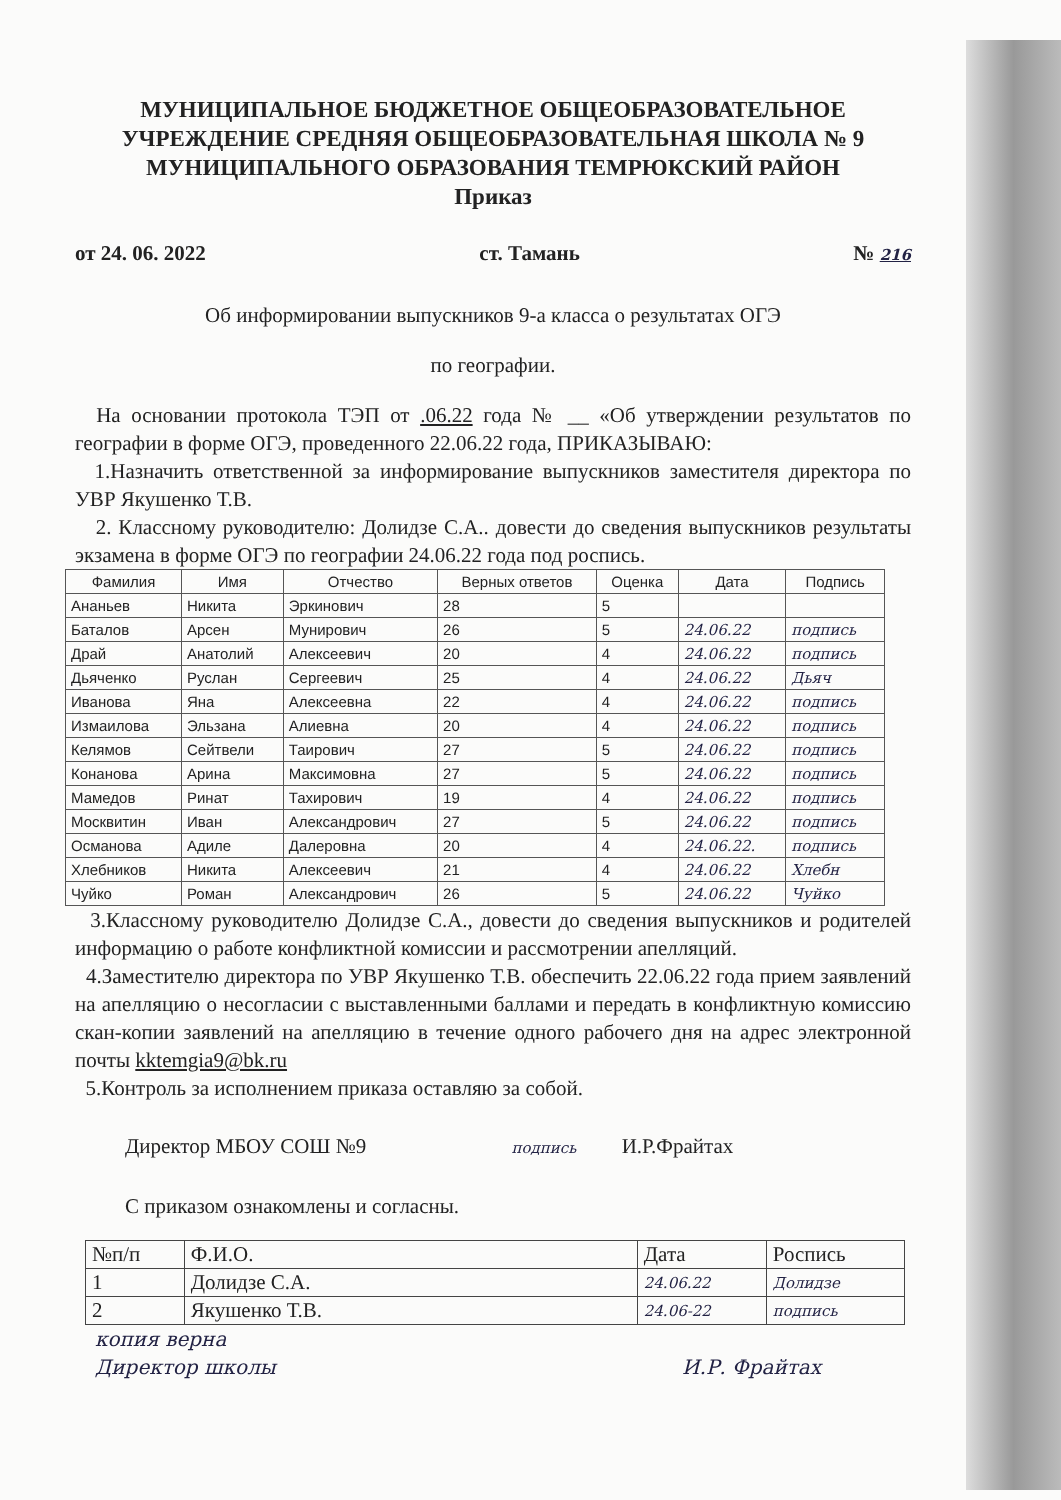МУНИЦИПАЛЬНОЕ БЮДЖЕТНОЕ ОБЩЕОБРАЗОВАТЕЛЬНОЕ УЧРЕЖДЕНИЕ СРЕДНЯЯ ОБЩЕОБРАЗОВАТЕЛЬНАЯ ШКОЛА № 9 МУНИЦИПАЛЬНОГО ОБРАЗОВАНИЯ ТЕМРЮКСКИЙ РАЙОН
Приказ
от 24. 06. 2022 ст. Тамань № 216
Об информировании выпускников 9-а класса о результатах ОГЭ
по географии.
На основании протокола ТЭП от .06.22 года № __ «Об утверждении результатов по географии в форме ОГЭ, проведенного 22.06.22 года, ПРИКАЗЫВАЮ:
1.Назначить ответственной за информирование выпускников заместителя директора по УВР Якушенко Т.В.
2. Классному руководителю: Долидзе С.А.. довести до сведения выпускников результаты экзамена в форме ОГЭ по географии 24.06.22 года под роспись.
| Фамилия | Имя | Отчество | Верных ответов | Оценка | Дата | Подпись |
| --- | --- | --- | --- | --- | --- | --- |
| Ананьев | Никита | Эркинович | 28 | 5 | | |
| Баталов | Арсен | Мунирович | 26 | 5 | 24.06.22 | подпись |
| Драй | Анатолий | Алексеевич | 20 | 4 | 24.06.22 | подпись |
| Дьяченко | Руслан | Сергеевич | 25 | 4 | 24.06.22 | Дьяч |
| Иванова | Яна | Алексеевна | 22 | 4 | 24.06.22 | подпись |
| Измаилова | Эльзана | Алиевна | 20 | 4 | 24.06.22 | подпись |
| Келямов | Сейтвели | Таирович | 27 | 5 | 24.06.22 | подпись |
| Конанова | Арина | Максимовна | 27 | 5 | 24.06.22 | подпись |
| Мамедов | Ринат | Тахирович | 19 | 4 | 24.06.22 | подпись |
| Москвитин | Иван | Александрович | 27 | 5 | 24.06.22 | подпись |
| Османова | Адиле | Далеровна | 20 | 4 | 24.06.22. | подпись |
| Хлебников | Никита | Алексеевич | 21 | 4 | 24.06.22 | Хлебн |
| Чуйко | Роман | Александрович | 26 | 5 | 24.06.22 | Чуйко |
3.Классному руководителю Долидзе С.А., довести до сведения выпускников и родителей информацию о работе конфликтной комиссии и рассмотрении апелляций.
4.Заместителю директора по УВР Якушенко Т.В. обеспечить 22.06.22 года прием заявлений на апелляцию о несогласии с выставленными баллами и передать в конфликтную комиссию скан-копии заявлений на апелляцию в течение одного рабочего дня на адрес электронной почты kktemgia9@bk.ru
5.Контроль за исполнением приказа оставляю за собой.
Директор МБОУ СОШ №9 подпись И.Р.Фрайтах
С приказом ознакомлены и согласны.
| №п/п | Ф.И.О. | Дата | Роспись |
| 1 | Долидзе С.А. | 24.06.22 | Долидзе |
| 2 | Якушенко Т.В. | 24.06-22 | подпись |
копия верна
Директор школы И.Р. Фрайтах